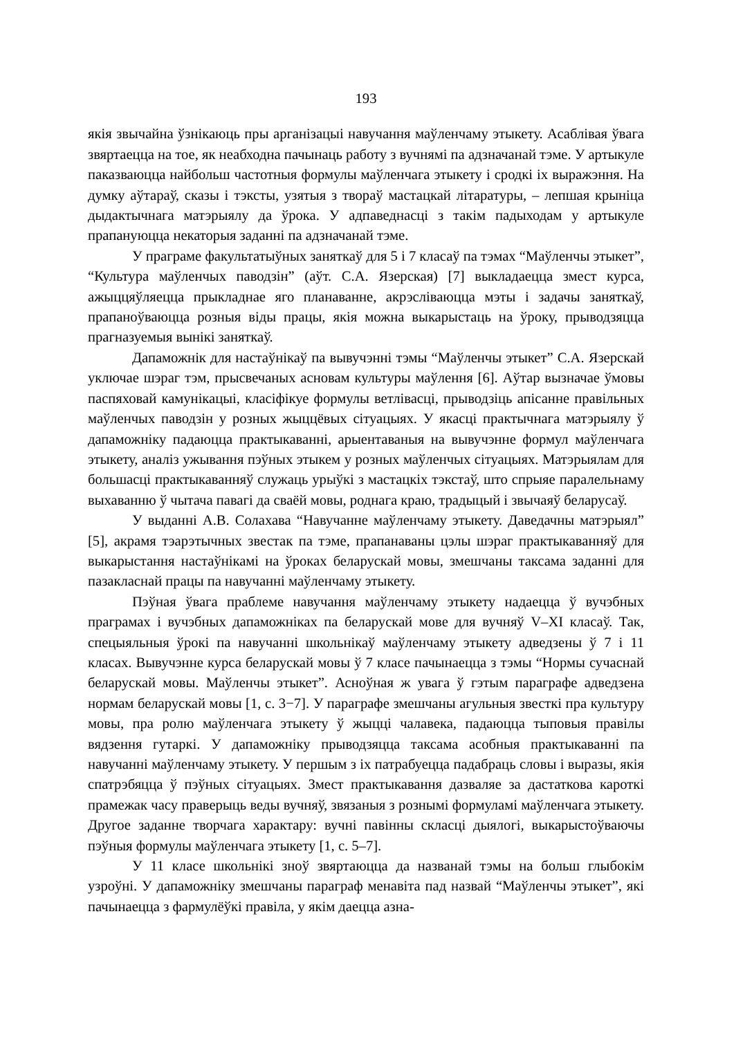193
якія звычайна ўзнікаюць пры арганізацыі навучання маўленчаму этыкету. Асаблівая ўвага звяртаецца на тое, як неабходна пачынаць работу з вучнямі па адзначанай тэме. У артыкуле паказваюцца найбольш частотныя формулы маўленчага этыкету і сродкі іх выражэння. На думку аўтараў, сказы і тэксты, узятыя з твораў мастацкай літаратуры, – лепшая крыніца дыдактычнага матэрыялу да ўрока. У адпаведнасці з такім падыходам у артыкуле прапануюцца некаторыя заданні па адзначанай тэме.
У праграме факультатыўных заняткаў для 5 і 7 класаў па тэмах “Маўленчы этыкет”, “Культура маўленчых паводзін” (аўт. С.А. Язерская) [7] выкладаецца змест курса, ажыццяўляецца прыкладнае яго планаванне, акрэсліваюцца мэты і задачы заняткаў, прапаноўваюцца розныя віды працы, якія можна выкарыстаць на ўроку, прыводзяцца прагназуемыя вынікі заняткаў.
Дапаможнік для настаўнікаў па вывучэнні тэмы “Маўленчы этыкет” С.А. Язерскай уключае шэраг тэм, прысвечаных асновам культуры маўлення [6]. Аўтар вызначае ўмовы паспяховай камунікацыі, класіфікуе формулы ветлівасці, прыводзіць апісанне правільных маўленчых паводзін у розных жыццёвых сітуацыях. У якасці практычнага матэрыялу ў дапаможніку падаюцца практыкаванні, арыентаваныя на вывучэнне формул маўленчага этыкету, аналіз ужывання пэўных этыкем у розных маўленчых сітуацыях. Матэрыялам для большасці практыкаванняў служаць урыўкі з мастацкіх тэкстаў, што спрыяе паралельнаму выхаванню ў чытача павагі да сваёй мовы, роднага краю, традыцый і звычаяў беларусаў.
У выданні А.В. Солахава “Навучанне маўленчаму этыкету. Даведачны матэрыял” [5], акрамя тэарэтычных звестак па тэме, прапанаваны цэлы шэраг практыкаванняў для выкарыстання настаўнікамі на ўроках беларускай мовы, змешчаны таксама заданні для пазакласнай працы па навучанні маўленчаму этыкету.
Пэўная ўвага праблеме навучання маўленчаму этыкету надаецца ў вучэбных праграмах і вучэбных дапаможніках па беларускай мове для вучняў V–XI класаў. Так, спецыяльныя ўрокі па навучанні школьнікаў маўленчаму этыкету адведзены ў 7 і 11 класах. Вывучэнне курса беларускай мовы ў 7 класе пачынаецца з тэмы “Нормы сучаснай беларускай мовы. Маўленчы этыкет”. Асноўная ж увага ў гэтым параграфе адведзена нормам беларускай мовы [1, с. 3−7]. У параграфе змешчаны агульныя звесткі пра культуру мовы, пра ролю маўленчага этыкету ў жыцці чалавека, падаюцца тыповыя правілы вядзення гутаркі. У дапаможніку прыводзяцца таксама асобныя практыкаванні па навучанні маўленчаму этыкету. У першым з іх патрабуецца падабраць словы і выразы, якія спатрэбяцца ў пэўных сітуацыях. Змест практыкавання дазваляе за дастаткова кароткі прамежак часу праверыць веды вучняў, звязаныя з рознымі формуламі маўленчага этыкету. Другое заданне творчага характару: вучні павінны скласці дыялогі, выкарыстоўваючы пэўныя формулы маўленчага этыкету [1, с. 5–7].
У 11 класе школьнікі зноў звяртаюцца да названай тэмы на больш глыбокім узроўні. У дапаможніку змешчаны параграф менавіта пад назвай “Маўленчы этыкет”, які пачынаецца з фармулёўкі правіла, у якім даецца азна-